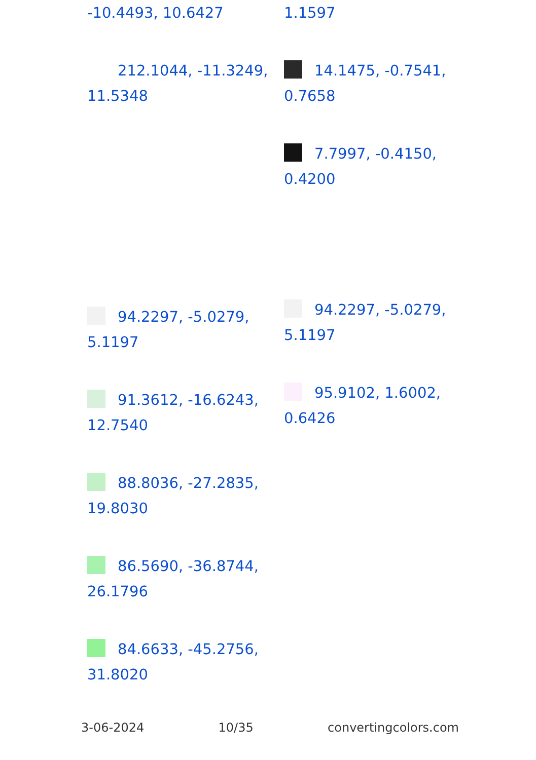-10.4493, 10.6427
212.1044, -11.3249, 11.5348
94.2297, -5.0279, 5.1197
91.3612, -16.6243, 12.7540
88.8036, -27.2835, 19.8030
86.5690, -36.8744, 26.1796
84.6633, -45.2756, 31.8020
1.1597
14.1475, -0.7541, 0.7658
7.7997, -0.4150, 0.4200
94.2297, -5.0279, 5.1197
95.9102, 1.6002, 0.6426
3-06-2024 10/35 convertingcolors.com